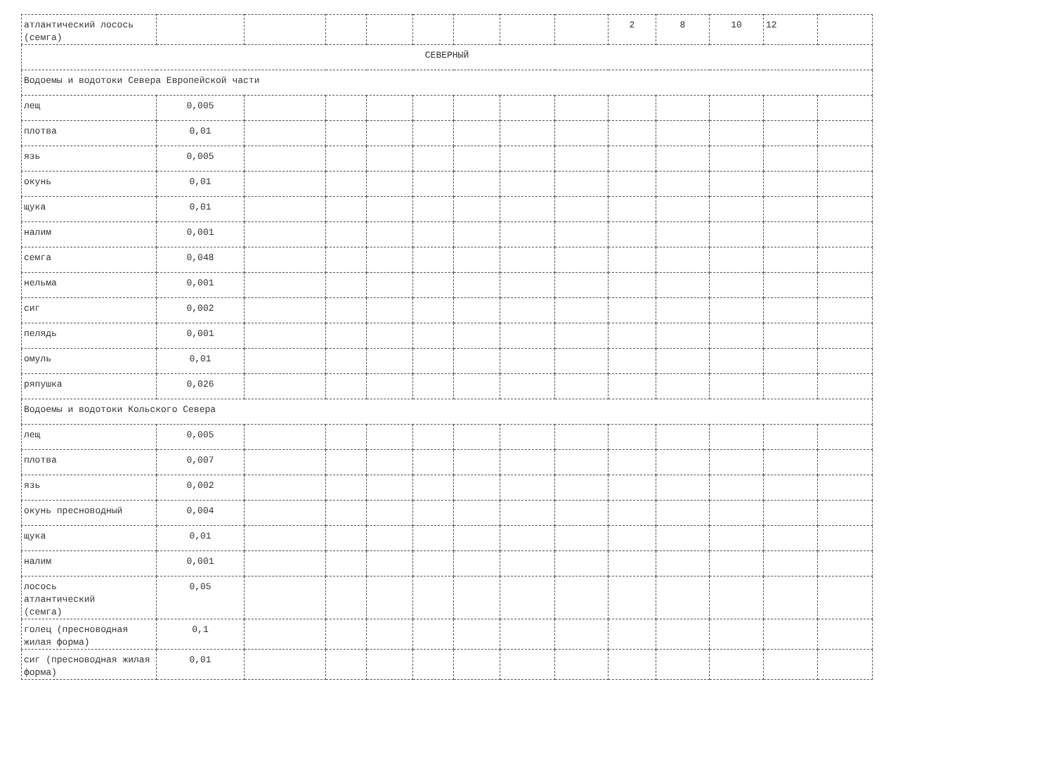| атлантический лосось (семга) | | | | | | | | | 2 | 8 | 10 | 12 | |
| СЕВЕРНЫЙ | | | | | | | | | | | | | |
| Водоемы и водотоки Севера Европейской части | | | | | | | | | | | | | |
| лещ | 0,005 | | | | | | | | | | | | |
| плотва | 0,01 | | | | | | | | | | | | |
| язь | 0,005 | | | | | | | | | | | | |
| окунь | 0,01 | | | | | | | | | | | | |
| щука | 0,01 | | | | | | | | | | | | |
| налим | 0,001 | | | | | | | | | | | | |
| семга | 0,048 | | | | | | | | | | | | |
| нельма | 0,001 | | | | | | | | | | | | |
| сиг | 0,002 | | | | | | | | | | | | |
| пелядь | 0,001 | | | | | | | | | | | | |
| омуль | 0,01 | | | | | | | | | | | | |
| ряпушка | 0,026 | | | | | | | | | | | | |
| Водоемы и водотоки Кольского Севера | | | | | | | | | | | | | |
| лещ | 0,005 | | | | | | | | | | | | |
| плотва | 0,007 | | | | | | | | | | | | |
| язь | 0,002 | | | | | | | | | | | | |
| окунь пресноводный | 0,004 | | | | | | | | | | | | |
| щука | 0,01 | | | | | | | | | | | | |
| налим | 0,001 | | | | | | | | | | | | |
| лосось атлантический (семга) | 0,05 | | | | | | | | | | | | |
| голец (пресноводная жилая форма) | 0,1 | | | | | | | | | | | | |
| сиг (пресноводная жилая форма) | 0,01 | | | | | | | | | | | | |